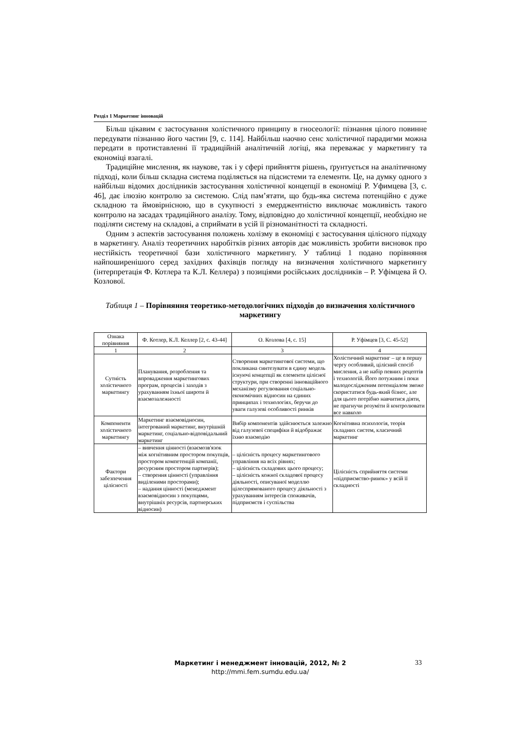Розділ 1 Маркетинг інновацій
Більш цікавим є застосування холістичного принципу в гносеології: пізнання цілого повинне передувати пізнанню його частин [9, с. 114]. Найбільш наочно сенс холістичної парадигми можна передати в протиставленні її традиційній аналітичній логіці, яка переважає у маркетингу та економіці взагалі.
Традиційне мислення, як наукове, так і у сфері прийняття рішень, ґрунтується на аналітичному підході, коли більш складна система поділяється на підсистеми та елементи. Це, на думку одного з найбільш відомих дослідників застосування холістичної концепції в економіці Р. Уфимцева [3, с. 46], дає ілюзію контролю за системою. Слід пам’ятати, що будь-яка система потенційно є дуже складною та ймовірнісною, що в сукупності з емерджентністю виключає можливість такого контролю на засадах традиційного аналізу. Тому, відповідно до холістичної концепції, необхідно не поділяти систему на складові, а сприймати в усій її різноманітності та складності.
Одним з аспектів застосування положень холізму в економіці є застосування цілісного підходу в маркетингу. Аналіз теоретичних наробітків різних авторів дає можливість зробити висновок про нестійкість теоретичної бази холістичного маркетингу. У таблиці 1 подано порівняння найпоширенішого серед західних фахівців погляду на визначення холістичного маркетингу (інтерпретація Ф. Котлера та К.Л. Келлера) з позиціями російських дослідників – Р. Уфімцева й О. Козлової.
Таблиця 1 – Порівняння теоретико-методологічних підходів до визначення холістичного маркетингу
| Ознака порівняння | Ф. Котлер, К.Л. Келлер [2, с. 43-44] | О. Козлова [4, с. 15] | Р. Уфімцев [3, С. 45-52] |
| --- | --- | --- | --- |
| 1 | 2 | 3 | 4 |
| Сутність холістичного маркетингу | Планування, розроблення та впровадження маркетингових програм, процесів і заходів з урахуванням їхньої широти й взаємозалежності | Створення маркетингової системи, що покликана синтезувати в єдину модель існуючі концепції як елементи цілісної структури, при створенні інноваційного механізму регулювання соціально-економічних відносин на єдиних принципах і технологіях, беручи до уваги галузеві особливості ринків | Холістичний маркетинг – це в першу чергу особливий, цілісний спосіб мислення, а не набір певних рецептів і технологій. Його потужним і поки малодослідженим потенціалом зможе скористатися будь-який бізнес, але для цього потрібно навчитися діяти, не прагнучи розуміти й контролювати все навколо |
| Компоненти холістичного маркетингу | Маркетинг взаємовідносин, інтегрований маркетинг, внутрішній маркетинг, соціально-відповідальний маркетинг | Вибір компонентів здійснюється залежно від галузевої специфіки й відображає їхню взаємодію | Когнітивна психологія, теорія складних систем, класичний маркетинг |
| Фактори забезпечення цілісності | – вивчення цінності (взаємозв'язок між когнітивним простором покупців, простором компетенцій компанії, ресурсним простором партнерів); – створення цінності (управління виділеними просторами); – надання цінності (менеджмент взаємовідносин з покупцями, внутрішніх ресурсів, партнерських відносин) | – цілісність процесу маркетингового управління на всіх рівнях; – цілісність складових цього процесу; – цілісність кожної складової процесу діяльності, описуваної моделлю цілеспрямованого процесу діяльності з урахуванням інтересів споживачів, підприємств і суспільства | Цілісність сприйняття системи «підприємство-ринок» у всій її складності |
Маркетинг і менеджмент інновацій, 2012, № 2
http://mmi.fem.sumdu.edu.ua/
33